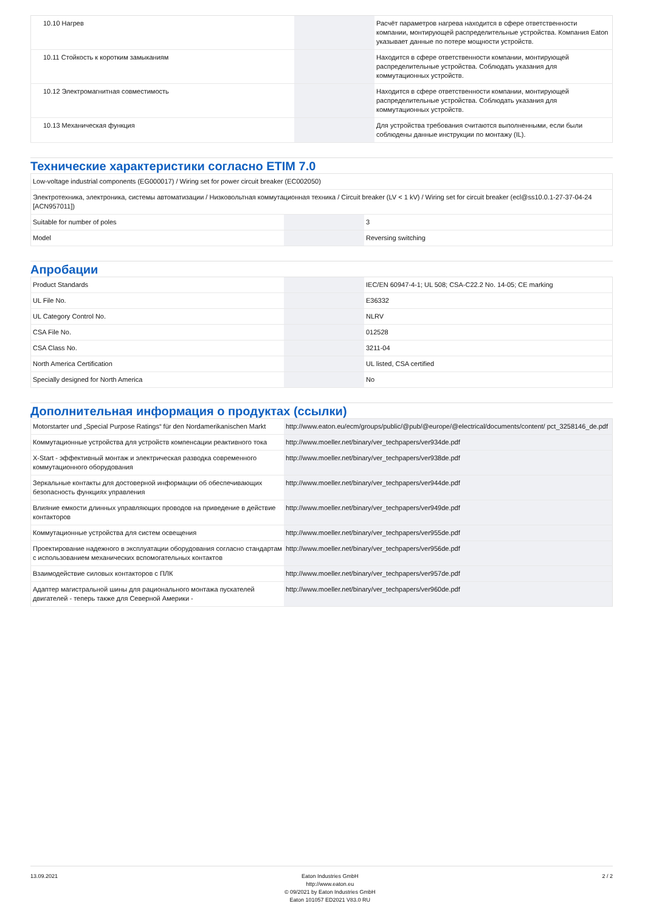| 10.10 Нагрев | | | Расчёт параметров нагрева находится в сфере ответственности компании, монтирующей распределительные устройства. Компания Eaton указывает данные по потере мощности устройств. |
| 10.11 Стойкость к коротким замыканиям | | | Находится в сфере ответственности компании, монтирующей распределительные устройства. Соблюдать указания для коммутационных устройств. |
| 10.12 Электромагнитная совместимость | | | Находится в сфере ответственности компании, монтирующей распределительные устройства. Соблюдать указания для коммутационных устройств. |
| 10.13 Механическая функция | | | Для устройства требования считаются выполненными, если были соблюдены данные инструкции по монтажу (IL). |
Технические характеристики согласно ETIM 7.0
| Low-voltage industrial components (EG000017) / Wiring set for power circuit breaker (EC002050) | | | |
| Электротехника, электроника, системы автоматизации / Низковольтная коммутационная техника / Circuit breaker (LV < 1 kV) / Wiring set for circuit breaker (ecl@ss10.0.1-27-37-04-24 [ACN957011]) | | | |
| Suitable for number of poles | | | 3 |
| Model | | | Reversing switching |
Апробации
| Product Standards | | | IEC/EN 60947-4-1; UL 508; CSA-C22.2 No. 14-05; CE marking |
| UL File No. | | | E36332 |
| UL Category Control No. | | | NLRV |
| CSA File No. | | | 012528 |
| CSA Class No. | | | 3211-04 |
| North America Certification | | | UL listed, CSA certified |
| Specially designed for North America | | | No |
Дополнительная информация о продуктах (ссылки)
| Motorstarter und „Special Purpose Ratings“ für den Nordamerikanischen Markt | http://www.eaton.eu/ecm/groups/public/@pub/@europe/@electrical/documents/content/ pct_3258146_de.pdf |
| Коммутационные устройства для устройств компенсации реактивного тока | http://www.moeller.net/binary/ver_techpapers/ver934de.pdf |
| X-Start - эффективный монтаж и электрическая разводка современного коммутационного оборудования | http://www.moeller.net/binary/ver_techpapers/ver938de.pdf |
| Зеркальные контакты для достоверной информации об обеспечивающих безопасность функциях управления | http://www.moeller.net/binary/ver_techpapers/ver944de.pdf |
| Влияние емкости длинных управляющих проводов на приведение в действие контакторов | http://www.moeller.net/binary/ver_techpapers/ver949de.pdf |
| Коммутационные устройства для систем освещения | http://www.moeller.net/binary/ver_techpapers/ver955de.pdf |
| Проектирование надежного в эксплуатации оборудования согласно стандартам с использованием механических вспомогательных контактов | http://www.moeller.net/binary/ver_techpapers/ver956de.pdf |
| Взаимодействие силовых контакторов с ПЛК | http://www.moeller.net/binary/ver_techpapers/ver957de.pdf |
| Адаптер магистральной шины для рационального монтажа пускателей двигателей - теперь также для Северной Америки - | http://www.moeller.net/binary/ver_techpapers/ver960de.pdf |
13.09.2021 Eaton Industries GmbH
http://www.eaton.eu
© 09/2021 by Eaton Industries GmbH
Eaton 101057 ED2021 V83.0 RU
2 / 2